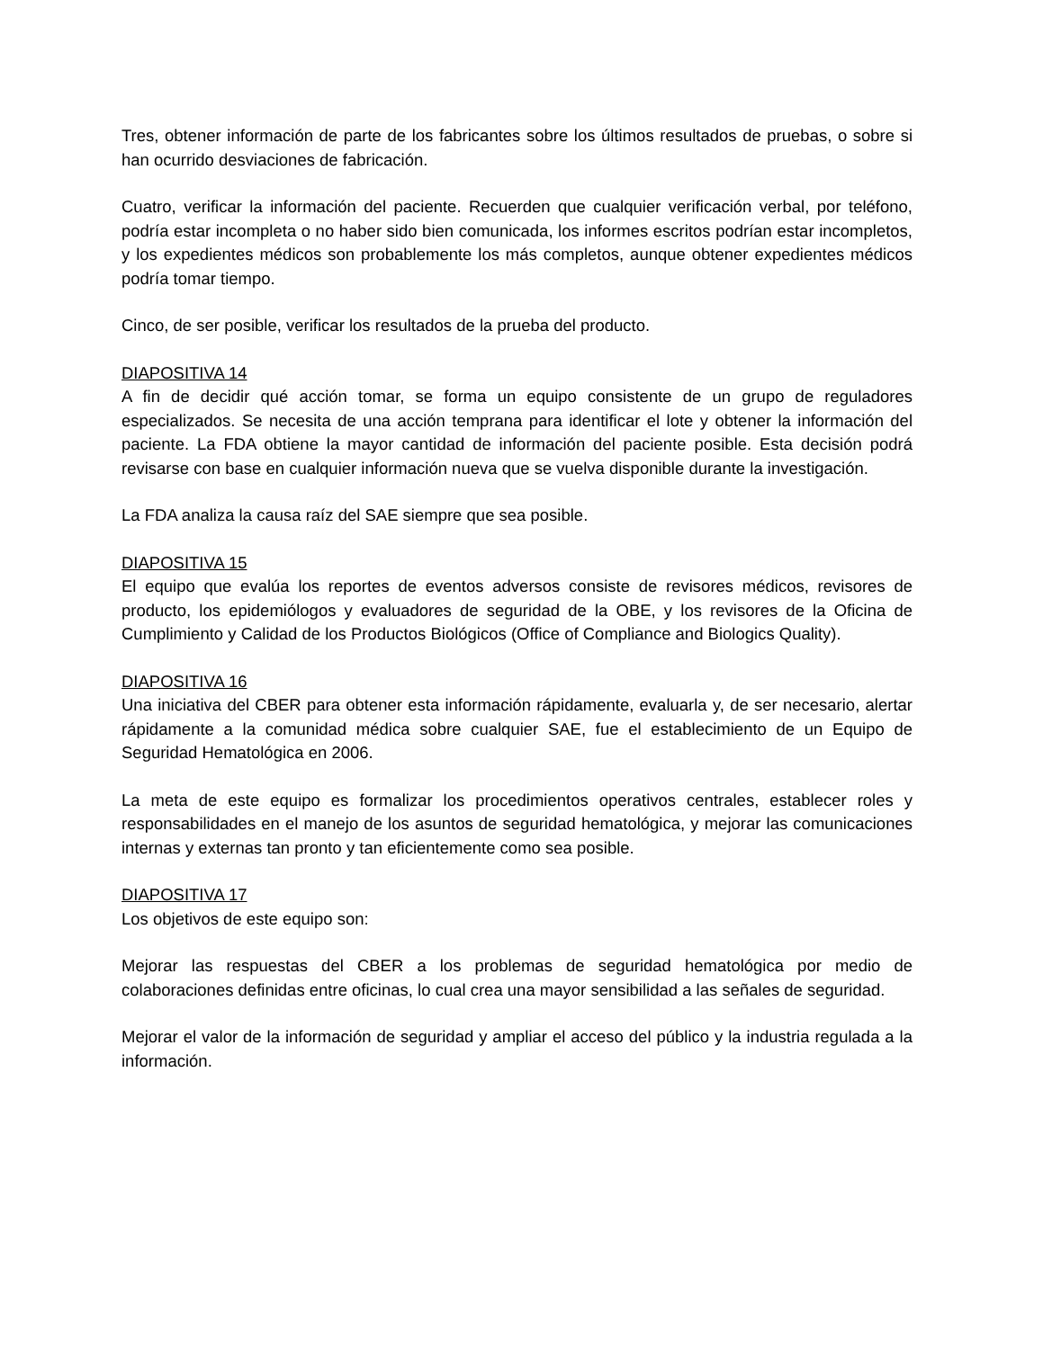Tres, obtener información de parte de los fabricantes sobre los últimos resultados de pruebas, o sobre si han ocurrido desviaciones de fabricación.
Cuatro, verificar la información del paciente. Recuerden que cualquier verificación verbal, por teléfono, podría estar incompleta o no haber sido bien comunicada, los informes escritos podrían estar incompletos, y los expedientes médicos son probablemente los más completos, aunque obtener expedientes médicos podría tomar tiempo.
Cinco, de ser posible, verificar los resultados de la prueba del producto.
DIAPOSITIVA 14
A fin de decidir qué acción tomar, se forma un equipo consistente de un grupo de reguladores especializados. Se necesita de una acción temprana para identificar el lote y obtener la información del paciente. La FDA obtiene la mayor cantidad de información del paciente posible. Esta decisión podrá revisarse con base en cualquier información nueva que se vuelva disponible durante la investigación.
La FDA analiza la causa raíz del SAE siempre que sea posible.
DIAPOSITIVA 15
El equipo que evalúa los reportes de eventos adversos consiste de revisores médicos, revisores de producto, los epidemiólogos y evaluadores de seguridad de la OBE, y los revisores de la Oficina de Cumplimiento y Calidad de los Productos Biológicos (Office of Compliance and Biologics Quality).
DIAPOSITIVA 16
Una iniciativa del CBER para obtener esta información rápidamente, evaluarla y, de ser necesario, alertar rápidamente a la comunidad médica sobre cualquier SAE, fue el establecimiento de un Equipo de Seguridad Hematológica en 2006.
La meta de este equipo es formalizar los procedimientos operativos centrales, establecer roles y responsabilidades en el manejo de los asuntos de seguridad hematológica, y mejorar las comunicaciones internas y externas tan pronto y tan eficientemente como sea posible.
DIAPOSITIVA 17
Los objetivos de este equipo son:
Mejorar las respuestas del CBER a los problemas de seguridad hematológica por medio de colaboraciones definidas entre oficinas, lo cual crea una mayor sensibilidad a las señales de seguridad.
Mejorar el valor de la información de seguridad y ampliar el acceso del público y la industria regulada a la información.